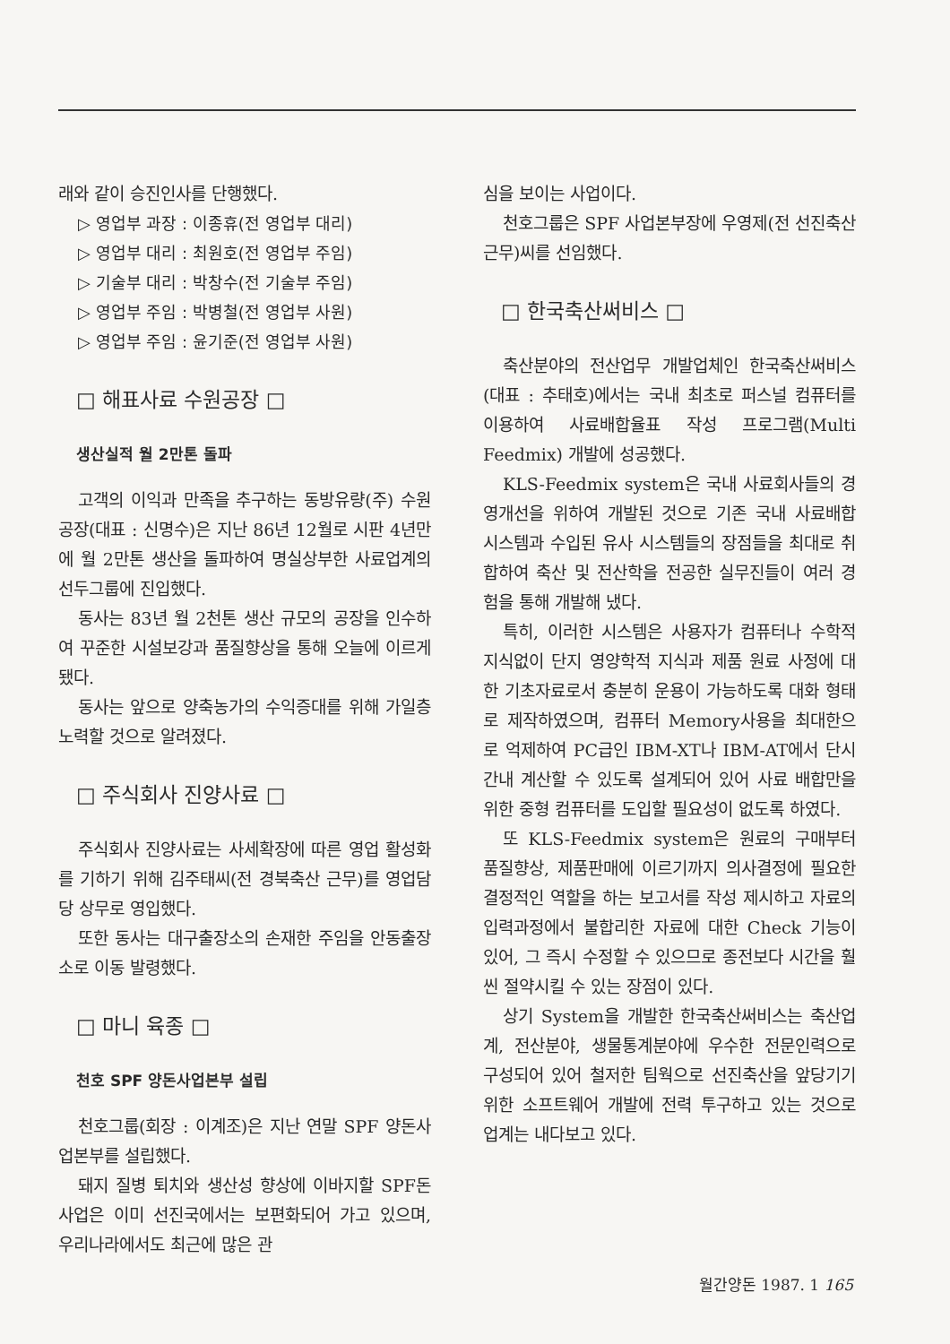래와 같이 승진인사를 단행했다.
▷ 영업부 과장 : 이종휴(전 영업부 대리)
▷ 영업부 대리 : 최원호(전 영업부 주임)
▷ 기술부 대리 : 박창수(전 기술부 주임)
▷ 영업부 주임 : 박병철(전 영업부 사원)
▷ 영업부 주임 : 윤기준(전 영업부 사원)
□ 해표사료 수원공장 □
생산실적 월 2만톤 돌파
고객의 이익과 만족을 추구하는 동방유량(주) 수원공장(대표 : 신명수)은 지난 86년 12월로 시판 4년만에 월 2만톤 생산을 돌파하여 명실상부한 사료업계의 선두그룹에 진입했다.
동사는 83년 월 2천톤 생산 규모의 공장을 인수하여 꾸준한 시설보강과 품질향상을 통해 오늘에 이르게 됐다.
동사는 앞으로 양축농가의 수익증대를 위해 가일층 노력할 것으로 알려졌다.
□ 주식회사 진양사료 □
주식회사 진양사료는 사세확장에 따른 영업 활성화를 기하기 위해 김주태씨(전 경북축산 근무)를 영업담당 상무로 영입했다.
또한 동사는 대구출장소의 손재한 주임을 안동출장소로 이동 발령했다.
□ 마니 육종 □
천호 SPF 양돈사업본부 설립
천호그룹(회장 : 이계조)은 지난 연말 SPF 양돈사업본부를 설립했다.
돼지 질병 퇴치와 생산성 향상에 이바지할 SPF돈 사업은 이미 선진국에서는 보편화되어 가고 있으며, 우리나라에서도 최근에 많은 관
심을 보이는 사업이다.
천호그룹은 SPF 사업본부장에 우영제(전 선진축산 근무)씨를 선임했다.
□ 한국축산써비스 □
축산분야의 전산업무 개발업체인 한국축산써비스(대표 : 추태호)에서는 국내 최초로 퍼스널 컴퓨터를 이용하여 사료배합율표 작성 프로그램(Multi Feedmix) 개발에 성공했다.
KLS-Feedmix system은 국내 사료회사들의 경영개선을 위하여 개발된 것으로 기존 국내 사료배합 시스템과 수입된 유사 시스템들의 장점들을 최대로 취합하여 축산 및 전산학을 전공한 실무진들이 여러 경험을 통해 개발해 냈다.
특히, 이러한 시스템은 사용자가 컴퓨터나 수학적 지식없이 단지 영양학적 지식과 제품 원료 사정에 대한 기초자료로서 충분히 운용이 가능하도록 대화 형태로 제작하였으며, 컴퓨터 Memory사용을 최대한으로 억제하여 PC급인 IBM-XT나 IBM-AT에서 단시간내 계산할 수 있도록 설계되어 있어 사료 배합만을 위한 중형 컴퓨터를 도입할 필요성이 없도록 하였다.
또 KLS-Feedmix system은 원료의 구매부터 품질향상, 제품판매에 이르기까지 의사결정에 필요한 결정적인 역할을 하는 보고서를 작성 제시하고 자료의 입력과정에서 불합리한 자료에 대한 Check 기능이 있어, 그 즉시 수정할 수 있으므로 종전보다 시간을 훨씬 절약시킬 수 있는 장점이 있다.
상기 System을 개발한 한국축산써비스는 축산업계, 전산분야, 생물통계분야에 우수한 전문인력으로 구성되어 있어 철저한 팀웍으로 선진축산을 앞당기기 위한 소프트웨어 개발에 전력 투구하고 있는 것으로 업계는 내다보고 있다.
월간양돈 1987. 1 165